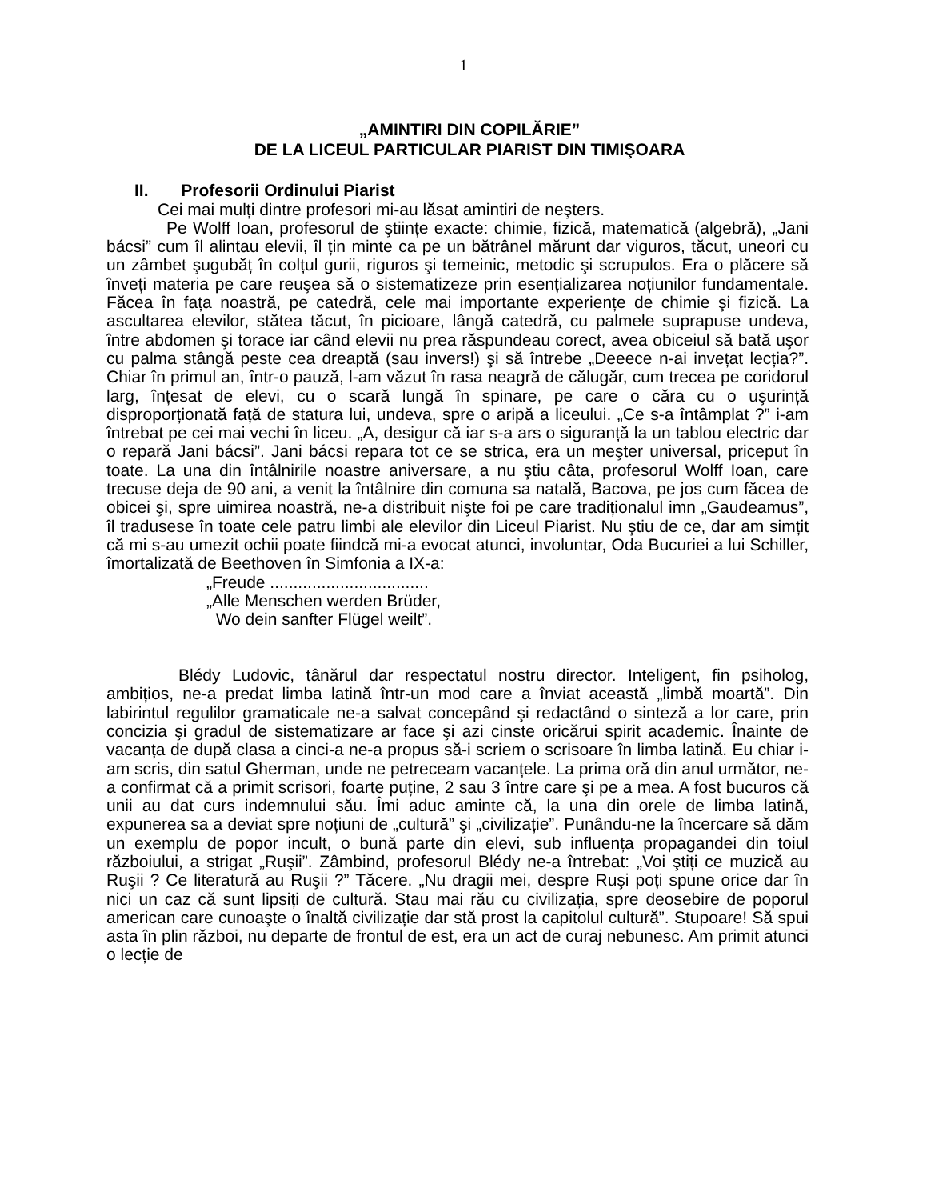1
„AMINTIRI DIN COPILĂRIE”
DE LA LICEUL PARTICULAR PIARIST DIN TIMIŞOARA
II. Profesorii Ordinului Piarist
Cei mai mulți dintre profesori mi-au lăsat amintiri de neşters.
Pe Wolff Ioan, profesorul de ştiințe exacte: chimie, fizică, matematică (algebră), „Jani bácsi” cum îl alintau elevii, îl țin minte ca pe un bătrânel mărunt dar viguros, tăcut, uneori cu un zâmbet şugubăț în colțul gurii, riguros şi temeinic, metodic şi scrupulos. Era o plăcere să înveți materia pe care reuşea să o sistematizeze prin esențializarea noțiunilor fundamentale. Făcea în fața noastră, pe catedră, cele mai importante experiențe de chimie şi fizică. La ascultarea elevilor, stătea tăcut, în picioare, lângă catedră, cu palmele suprapuse undeva, între abdomen şi torace iar când elevii nu prea răspundeau corect, avea obiceiul să bată uşor cu palma stângă peste cea dreaptă (sau invers!) şi să întrebe „Deeece n-ai invețat lecția?”. Chiar în primul an, într-o pauză, l-am văzut în rasa neagră de călugăr, cum trecea pe coridorul larg, înțesat de elevi, cu o scară lungă în spinare, pe care o căra cu o uşurință disproporționată față de statura lui, undeva, spre o aripă a liceului. „Ce s-a întâmplat ?” i-am întrebat pe cei mai vechi în liceu. „A, desigur că iar s-a ars o siguranță la un tablou electric dar o repară Jani bácsi”. Jani bácsi repara tot ce se strica, era un meşter universal, priceput în toate. La una din întâlnirile noastre aniversare, a nu ştiu câta, profesorul Wolff Ioan, care trecuse deja de 90 ani, a venit la întâlnire din comuna sa natală, Bacova, pe jos cum făcea de obicei şi, spre uimirea noastră, ne-a distribuit nişte foi pe care tradiționalul imn „Gaudeamus”, îl tradusese în toate cele patru limbi ale elevilor din Liceul Piarist. Nu ştiu de ce, dar am simțit că mi s-au umezit ochii poate fiindcă mi-a evocat atunci, involuntar, Oda Bucuriei a lui Schiller, îmortalizată de Beethoven în Simfonia a IX-a:
„Freude ..................................
„Alle Menschen werden Brüder,
Wo dein sanfter Flügel weilt”.
Blédy Ludovic, tânărul dar respectatul nostru director. Inteligent, fin psiholog, ambițios, ne-a predat limba latină într-un mod care a înviat această „limbă moartă”. Din labirintul regulilor gramaticale ne-a salvat concepând şi redactând o sinteză a lor care, prin concizia şi gradul de sistematizare ar face şi azi cinste oricărui spirit academic. Înainte de vacanța de după clasa a cinci-a ne-a propus să-i scriem o scrisoare în limba latină. Eu chiar i-am scris, din satul Gherman, unde ne petreceam vacanțele. La prima oră din anul următor, ne-a confirmat că a primit scrisori, foarte puține, 2 sau 3 între care şi pe a mea. A fost bucuros că unii au dat curs indemnului său. Îmi aduc aminte că, la una din orele de limba latină, expunerea sa a deviat spre noțiuni de „cultură” şi „civilizație”. Punându-ne la încercare să dăm un exemplu de popor incult, o bună parte din elevi, sub influența propagandei din toiul războiului, a strigat „Ruşii”. Zâmbind, profesorul Blédy ne-a întrebat: „Voi ştiți ce muzică au Ruşii ? Ce literatură au Ruşii ?” Tăcere. „Nu dragii mei, despre Ruşi poți spune orice dar în nici un caz că sunt lipsiți de cultură. Stau mai rău cu civilizația, spre deosebire de poporul american care cunoaşte o înaltă civilizație dar stă prost la capitolul cultură”. Stupoare! Să spui asta în plin război, nu departe de frontul de est, era un act de curaj nebunesc. Am primit atunci o lecție de